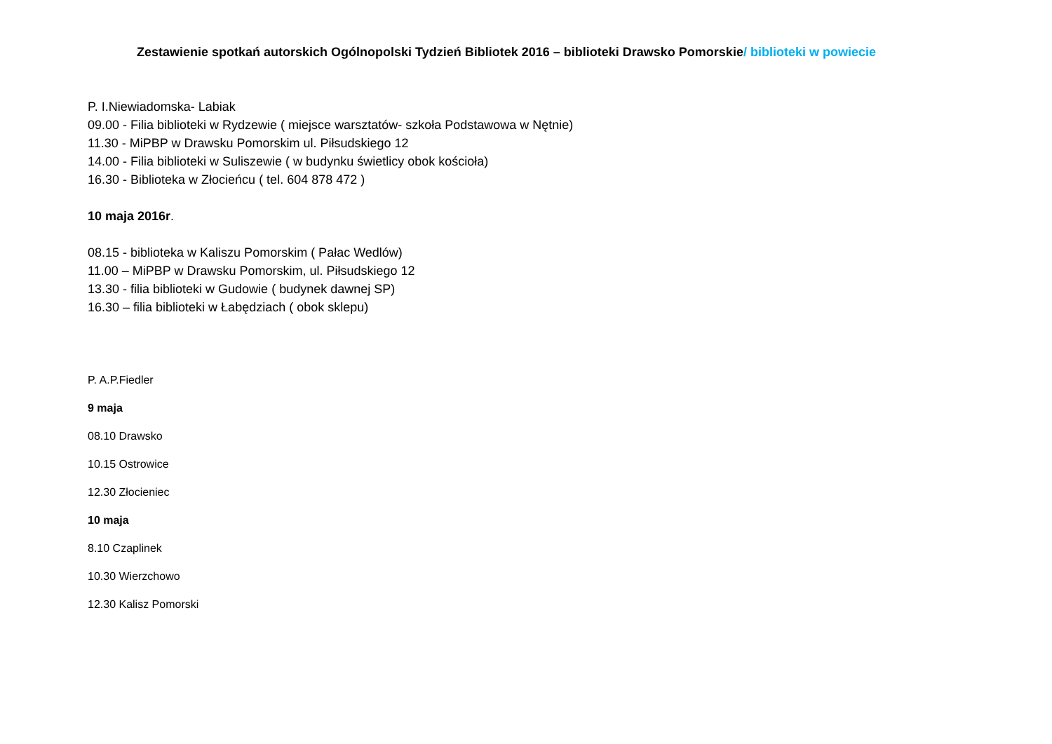Zestawienie spotkań autorskich Ogólnopolski Tydzień Bibliotek 2016 – biblioteki Drawsko Pomorskie/ biblioteki w powiecie
P. I.Niewiadomska- Labiak
09.00 - Filia biblioteki w Rydzewie ( miejsce warsztatów- szkoła Podstawowa w Nętnie)
11.30 - MiPBP w Drawsku Pomorskim ul. Piłsudskiego 12
14.00 - Filia biblioteki w Suliszewie ( w budynku świetlicy obok kościoła)
16.30 - Biblioteka w Złocieńcu ( tel. 604 878 472 )
10 maja 2016r.
08.15 - biblioteka w Kaliszu Pomorskim ( Pałac Wedlów)
11.00 – MiPBP w Drawsku Pomorskim, ul. Piłsudskiego 12
13.30 - filia biblioteki w Gudowie ( budynek dawnej SP)
16.30 – filia biblioteki w Łabędziach ( obok sklepu)
P. A.P.Fiedler
9 maja
08.10 Drawsko
10.15 Ostrowice
12.30 Złocieniec
10 maja
8.10 Czaplinek
10.30 Wierzchowo
12.30 Kalisz Pomorski